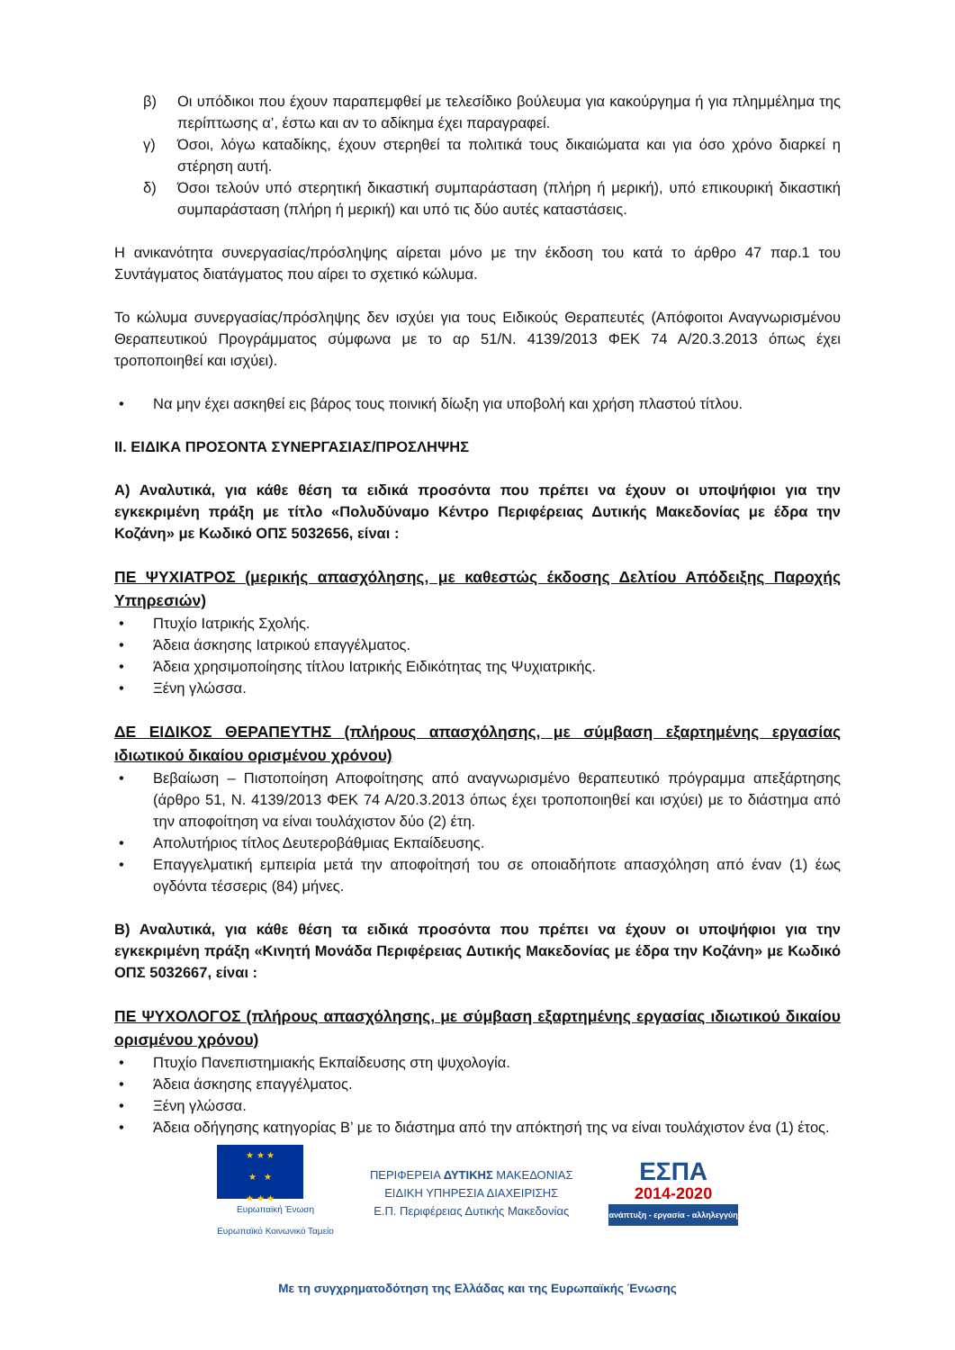β) Οι υπόδικοι που έχουν παραπεμφθεί με τελεσίδικο βούλευμα για κακούργημα ή για πλημμέλημα της περίπτωσης α’, έστω και αν το αδίκημα έχει παραγραφεί.
γ) Όσοι, λόγω καταδίκης, έχουν στερηθεί τα πολιτικά τους δικαιώματα και για όσο χρόνο διαρκεί η στέρηση αυτή.
δ) Όσοι τελούν υπό στερητική δικαστική συμπαράσταση (πλήρη ή μερική), υπό επικουρική δικαστική συμπαράσταση (πλήρη ή μερική) και υπό τις δύο αυτές καταστάσεις.
Η ανικανότητα συνεργασίας/πρόσληψης αίρεται μόνο με την έκδοση του κατά το άρθρο 47 παρ.1 του Συντάγματος διατάγματος που αίρει το σχετικό κώλυμα.
Το κώλυμα συνεργασίας/πρόσληψης δεν ισχύει για τους Ειδικούς Θεραπευτές (Απόφοιτοι Αναγνωρισμένου Θεραπευτικού Προγράμματος σύμφωνα με το αρ 51/Ν. 4139/2013 ΦΕΚ 74 Α/20.3.2013 όπως έχει τροποποιηθεί και ισχύει).
• Να μην έχει ασκηθεί εις βάρος τους ποινική δίωξη για υποβολή και χρήση πλαστού τίτλου.
ΙΙ. ΕΙΔΙΚΑ ΠΡΟΣΟΝΤΑ ΣΥΝΕΡΓΑΣΙΑΣ/ΠΡΟΣΛΗΨΗΣ
Α) Αναλυτικά, για κάθε θέση τα ειδικά προσόντα που πρέπει να έχουν οι υποψήφιοι για την εγκεκριμένη πράξη με τίτλο «Πολυδύναμο Κέντρο Περιφέρειας Δυτικής Μακεδονίας με έδρα την Κοζάνη» με Κωδικό ΟΠΣ 5032656, είναι :
ΠΕ ΨΥΧΙΑΤΡΟΣ (μερικής απασχόλησης, με καθεστώς έκδοσης Δελτίου Απόδειξης Παροχής Υπηρεσιών)
• Πτυχίο Ιατρικής Σχολής.
• Άδεια άσκησης Ιατρικού επαγγέλματος.
• Άδεια χρησιμοποίησης τίτλου Ιατρικής Ειδικότητας της Ψυχιατρικής.
• Ξένη γλώσσα.
ΔΕ ΕΙΔΙΚΟΣ ΘΕΡΑΠΕΥΤΗΣ (πλήρους απασχόλησης, με σύμβαση εξαρτημένης εργασίας ιδιωτικού δικαίου ορισμένου χρόνου)
• Βεβαίωση – Πιστοποίηση Αποφοίτησης από αναγνωρισμένο θεραπευτικό πρόγραμμα απεξάρτησης (άρθρο 51, Ν. 4139/2013 ΦΕΚ 74 Α/20.3.2013 όπως έχει τροποποιηθεί και ισχύει) με το διάστημα από την αποφοίτηση να είναι τουλάχιστον δύο (2) έτη.
• Απολυτήριος τίτλος Δευτεροβάθμιας Εκπαίδευσης.
• Επαγγελματική εμπειρία μετά την αποφοίτησή του σε οποιαδήποτε απασχόληση από έναν (1) έως ογδόντα τέσσερις (84) μήνες.
Β) Αναλυτικά, για κάθε θέση τα ειδικά προσόντα που πρέπει να έχουν οι υποψήφιοι για την εγκεκριμένη πράξη «Κινητή Μονάδα Περιφέρειας Δυτικής Μακεδονίας με έδρα την Κοζάνη» με Κωδικό ΟΠΣ 5032667, είναι :
ΠΕ ΨΥΧΟΛΟΓΟΣ (πλήρους απασχόλησης, με σύμβαση εξαρτημένης εργασίας ιδιωτικού δικαίου ορισμένου χρόνου)
• Πτυχίο Πανεπιστημιακής Εκπαίδευσης στη ψυχολογία.
• Άδεια άσκησης επαγγέλματος.
• Ξένη γλώσσα.
• Άδεια οδήγησης κατηγορίας Β’ με το διάστημα από την απόκτησή της να είναι τουλάχιστον ένα (1) έτος.
★ ★ ★
★ ★
★ ★ ★
Ευρωπαϊκή Ένωση
Ευρωπαϊκό Κοινωνικό Ταμείο
ΠΕΡΙΦΕΡΕΙΑ ΔΥΤΙΚΗΣ ΜΑΚΕΔΟΝΙΑΣ
ΕΙΔΙΚΗ ΥΠΗΡΕΣΙΑ ΔΙΑΧΕΙΡΙΣΗΣ
Ε.Π. Περιφέρειας Δυτικής Μακεδονίας
ΕΣΠΑ
2014-2020
ανάπτυξη - εργασία - αλληλεγγύη
Με τη συγχρηματοδότηση της Ελλάδας και της Ευρωπαϊκής Ένωσης